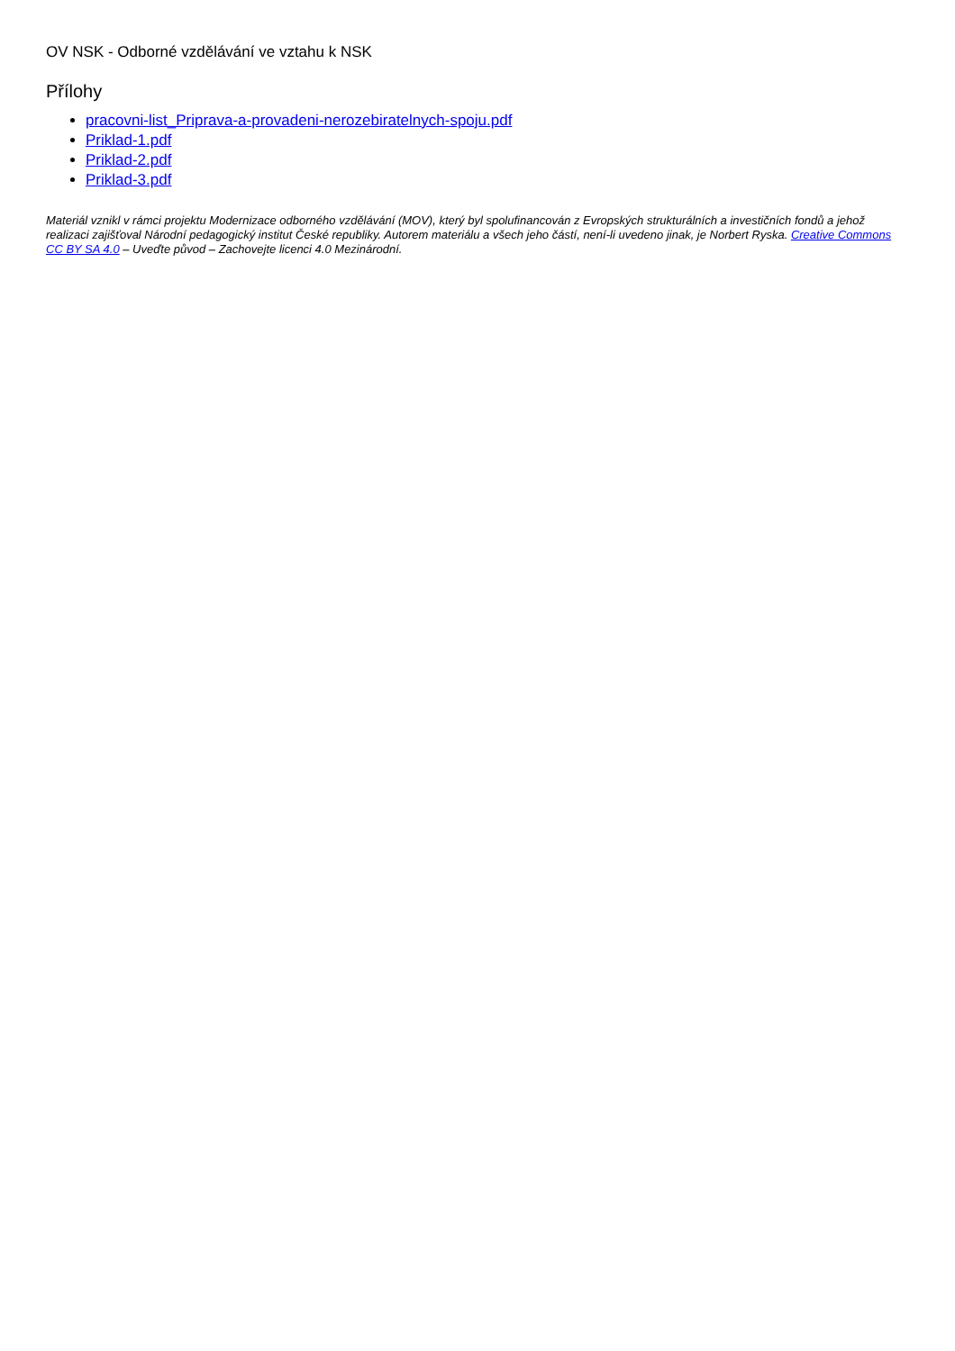OV NSK - Odborné vzdělávání ve vztahu k NSK
Přílohy
pracovni-list_Priprava-a-provadeni-nerozebiratelnych-spoju.pdf
Priklad-1.pdf
Priklad-2.pdf
Priklad-3.pdf
Materiál vznikl v rámci projektu Modernizace odborného vzdělávání (MOV), který byl spolufinancován z Evropských strukturálních a investičních fondů a jehož realizaci zajišťoval Národní pedagogický institut České republiky. Autorem materiálu a všech jeho částí, není-li uvedeno jinak, je Norbert Ryska. Creative Commons CC BY SA 4.0 – Uveďte původ – Zachovejte licenci 4.0 Mezinárodní.